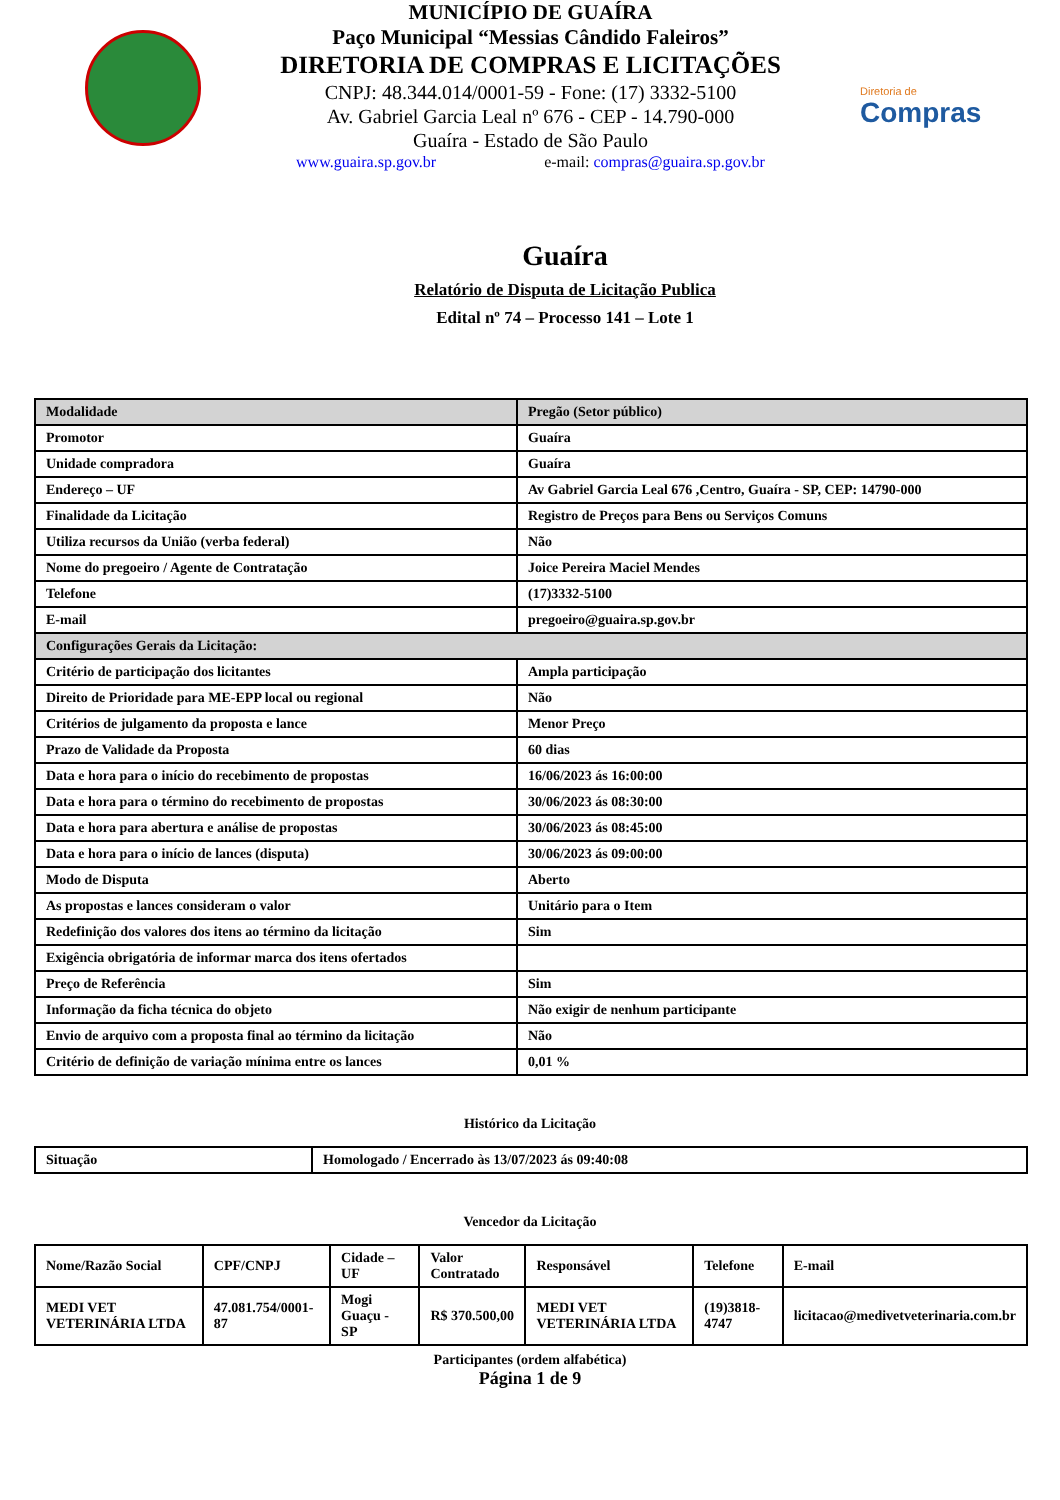MUNICÍPIO DE GUAÍRA
Paço Municipal “Messias Cândido Faleiros”
DIRETORIA DE COMPRAS E LICITAÇÕES
CNPJ: 48.344.014/0001-59 - Fone: (17) 3332-5100
Av. Gabriel Garcia Leal nº 676 - CEP - 14.790-000
Guaíra - Estado de São Paulo
www.guaira.sp.gov.br e-mail: compras@guaira.sp.gov.br
Diretoria de
Compras
Guaíra
Relatório de Disputa de Licitação Publica
Edital nº 74 – Processo 141 – Lote 1
| Modalidade | Pregão (Setor público) |
| Promotor | Guaíra |
| Unidade compradora | Guaíra |
| Endereço – UF | Av Gabriel Garcia Leal 676 ,Centro, Guaíra - SP, CEP: 14790-000 |
| Finalidade da Licitação | Registro de Preços para Bens ou Serviços Comuns |
| Utiliza recursos da União (verba federal) | Não |
| Nome do pregoeiro / Agente de Contratação | Joice Pereira Maciel Mendes |
| Telefone | (17)3332-5100 |
| E-mail | pregoeiro@guaira.sp.gov.br |
| Configurações Gerais da Licitação: | |
| Critério de participação dos licitantes | Ampla participação |
| Direito de Prioridade para ME-EPP local ou regional | Não |
| Critérios de julgamento da proposta e lance | Menor Preço |
| Prazo de Validade da Proposta | 60 dias |
| Data e hora para o início do recebimento de propostas | 16/06/2023 ás 16:00:00 |
| Data e hora para o término do recebimento de propostas | 30/06/2023 ás 08:30:00 |
| Data e hora para abertura e análise de propostas | 30/06/2023 ás 08:45:00 |
| Data e hora para o início de lances (disputa) | 30/06/2023 ás 09:00:00 |
| Modo de Disputa | Aberto |
| As propostas e lances consideram o valor | Unitário para o Item |
| Redefinição dos valores dos itens ao término da licitação | Sim |
| Exigência obrigatória de informar marca dos itens ofertados | |
| Preço de Referência | Sim |
| Informação da ficha técnica do objeto | Não exigir de nenhum participante |
| Envio de arquivo com a proposta final ao término da licitação | Não |
| Critério de definição de variação mínima entre os lances | 0,01 % |
Histórico da Licitação
| Situação | Homologado / Encerrado às 13/07/2023 ás 09:40:08 |
Vencedor da Licitação
| Nome/Razão Social | CPF/CNPJ | Cidade – UF | Valor Contratado | Responsável | Telefone | E-mail |
| --- | --- | --- | --- | --- | --- | --- |
| MEDI VET VETERINÁRIA LTDA | 47.081.754/0001-87 | Mogi Guaçu - SP | R$ 370.500,00 | MEDI VET VETERINÁRIA LTDA | (19)3818-4747 | licitacao@medivetveterinaria.com.br |
Participantes (ordem alfabética)
Página 1 de 9